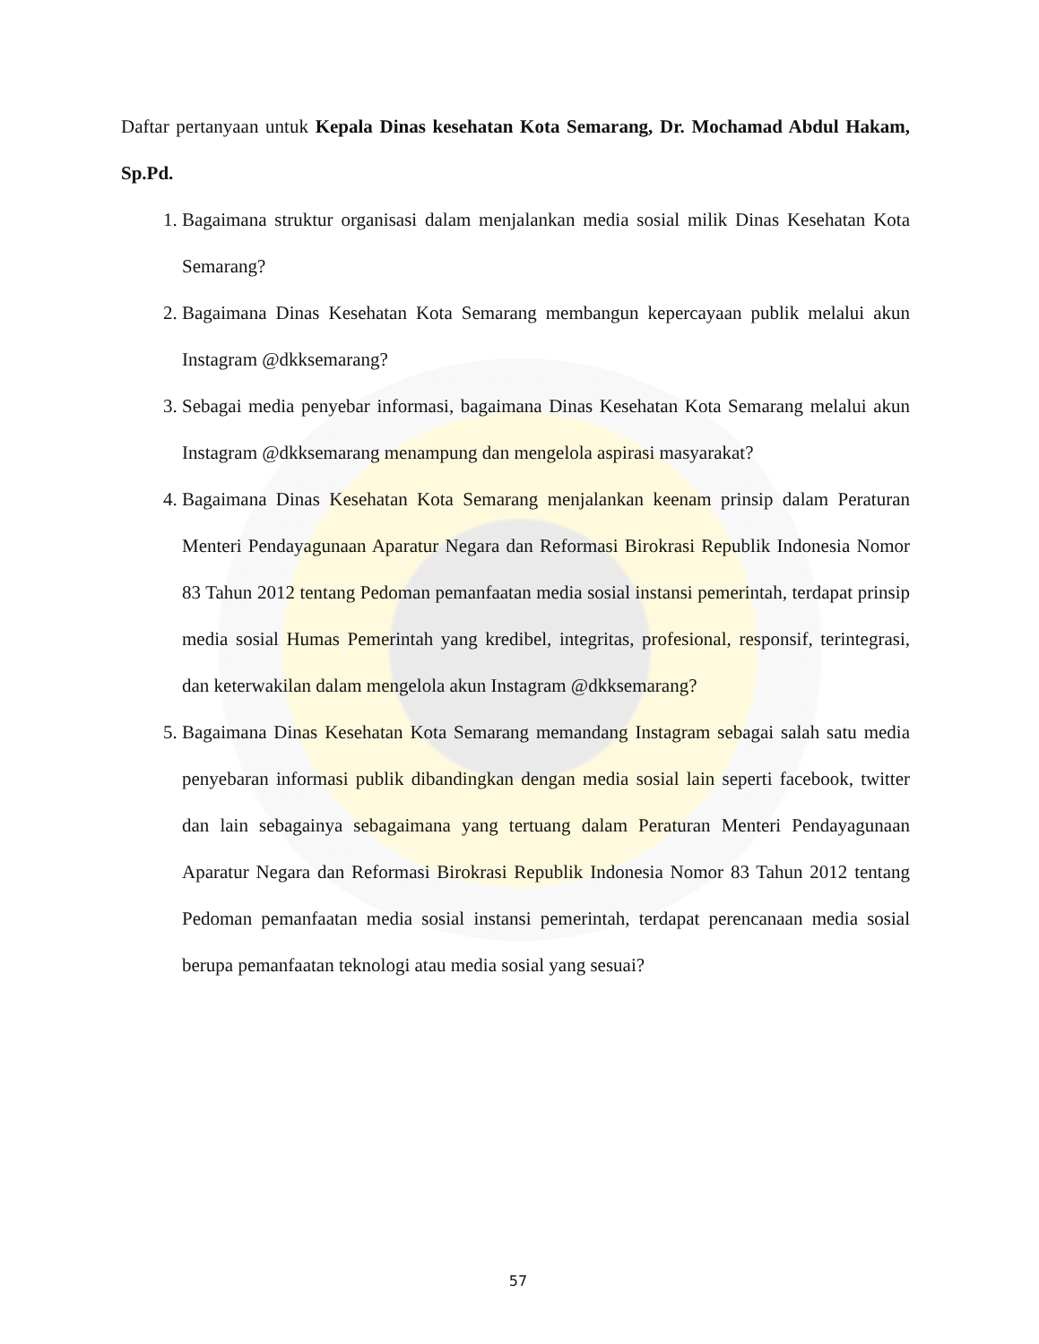Daftar pertanyaan untuk Kepala Dinas kesehatan Kota Semarang, Dr. Mochamad Abdul Hakam, Sp.Pd.
1. Bagaimana struktur organisasi dalam menjalankan media sosial milik Dinas Kesehatan Kota Semarang?
2. Bagaimana Dinas Kesehatan Kota Semarang membangun kepercayaan publik melalui akun Instagram @dkksemarang?
3. Sebagai media penyebar informasi, bagaimana Dinas Kesehatan Kota Semarang melalui akun Instagram @dkksemarang menampung dan mengelola aspirasi masyarakat?
4. Bagaimana Dinas Kesehatan Kota Semarang menjalankan keenam prinsip dalam Peraturan Menteri Pendayagunaan Aparatur Negara dan Reformasi Birokrasi Republik Indonesia Nomor 83 Tahun 2012 tentang Pedoman pemanfaatan media sosial instansi pemerintah, terdapat prinsip media sosial Humas Pemerintah yang kredibel, integritas, profesional, responsif, terintegrasi, dan keterwakilan dalam mengelola akun Instagram @dkksemarang?
5. Bagaimana Dinas Kesehatan Kota Semarang memandang Instagram sebagai salah satu media penyebaran informasi publik dibandingkan dengan media sosial lain seperti facebook, twitter dan lain sebagainya sebagaimana yang tertuang dalam Peraturan Menteri Pendayagunaan Aparatur Negara dan Reformasi Birokrasi Republik Indonesia Nomor 83 Tahun 2012 tentang Pedoman pemanfaatan media sosial instansi pemerintah, terdapat perencanaan media sosial berupa pemanfaatan teknologi atau media sosial yang sesuai?
57